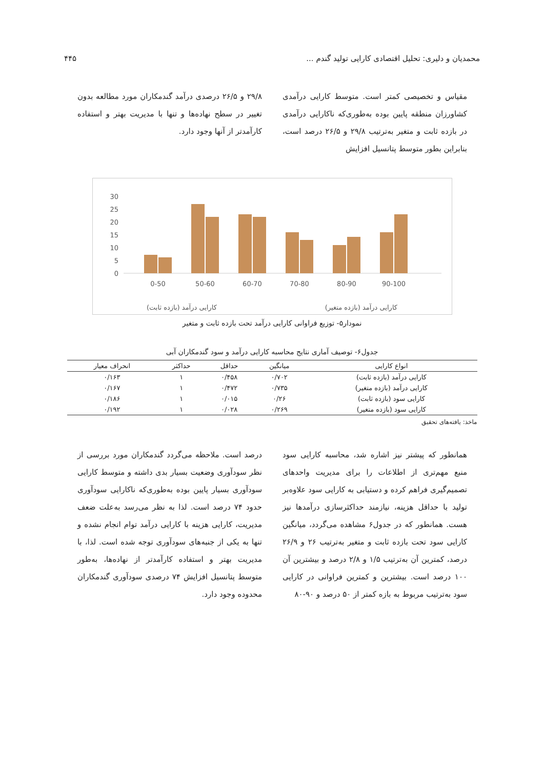محمدیان و دلیری: تحلیل اقتصادی کارایی تولید گندم ... ۴۴۵
مقیاس و تخصیصی کمتر است. متوسط کارایی درآمدی کشاورزان منطقه پایین بوده به‌طوری‌که ناکارایی درآمدی در بازده ثابت و متغیر به‌ترتیب ۲۹/۸ و ۲۶/۵ درصد است، بنابراین بطور متوسط پتانسیل افزایش
۲۹/۸ و ۲۶/۵ درصدی درآمد گندمکاران مورد مطالعه بدون تغییر در سطح نهاده‌ها و تنها با مدیریت بهتر و استفاده کارآمدتر از آنها وجود دارد.
30
25
20
15
10
5
0
0-50
50-60
60-70
70-80
80-90
90-100
کارایی درآمد (بازده متغیر) کارایی درآمد (بازده ثابت)
نمودار۵- توزیع فراوانی کارایی درآمد تحت بازده ثابت و متغیر
جدول۶- توصیف آماری نتایج محاسبه کارایی درآمد و سود گندمکاران آبی
| انواع کارایی | میانگین | حداقل | حداکثر | انحراف معیار |
| --- | --- | --- | --- | --- |
| کارایی درآمد (بازده ثابت) | ۰/۷۰۲ | ۰/۴۵۸ | ۱ | ۰/۱۶۳ |
| کارایی درآمد (بازده متغیر) | ۰/۷۳۵ | ۰/۴۷۲ | ۱ | ۰/۱۶۷ |
| کارایی سود (بازده ثابت) | ۰/۲۶ | ۰/۰۱۵ | ۱ | ۰/۱۸۶ |
| کارایی سود (بازده متغیر) | ۰/۲۶۹ | ۰/۰۲۸ | ۱ | ۰/۱۹۲ |
ماخذ: یافته‌های تحقیق
همانطور که پیشتر نیز اشاره شد، محاسبه کارایی سود منبع مهم‌تری از اطلاعات را برای مدیریت واحدهای تصمیم‌گیری فراهم کرده و دستیابی به کارایی سود علاوه‌بر تولید با حداقل هزینه، نیازمند حداکثرسازی درآمدها نیز هست. همانطور که در جدول۶ مشاهده می‌گردد، میانگین کارایی سود تحت بازده ثابت و متغیر به‌ترتیب ۲۶ و ۲۶/۹ درصد، کمترین آن به‌ترتیب ۱/۵ و ۲/۸ درصد و بیشترین آن ۱۰۰ درصد است. بیشترین و کمترین فراوانی در کارایی سود به‌ترتیب مربوط به بازه کمتر از ۵۰ درصد و ۹۰-۸۰
درصد است. ملاحظه می‌گردد گندمکاران مورد بررسی از نظر سودآوری وضعیت بسیار بدی داشته و متوسط کارایی سودآوری بسیار پایین بوده به‌طوری‌که ناکارایی سودآوری حدود ۷۴ درصد است. لذا به نظر می‌رسد به‌علت ضعف مدیریت، کارایی هزینه با کارایی درآمد توام انجام نشده و تنها به یکی از جنبه‌های سودآوری توجه شده است. لذا، با مدیریت بهتر و استفاده کارآمدتر از نهاده‌ها، به‌طور متوسط پتانسیل افزایش ۷۴ درصدی سودآوری گندمکاران محدوده وجود دارد.